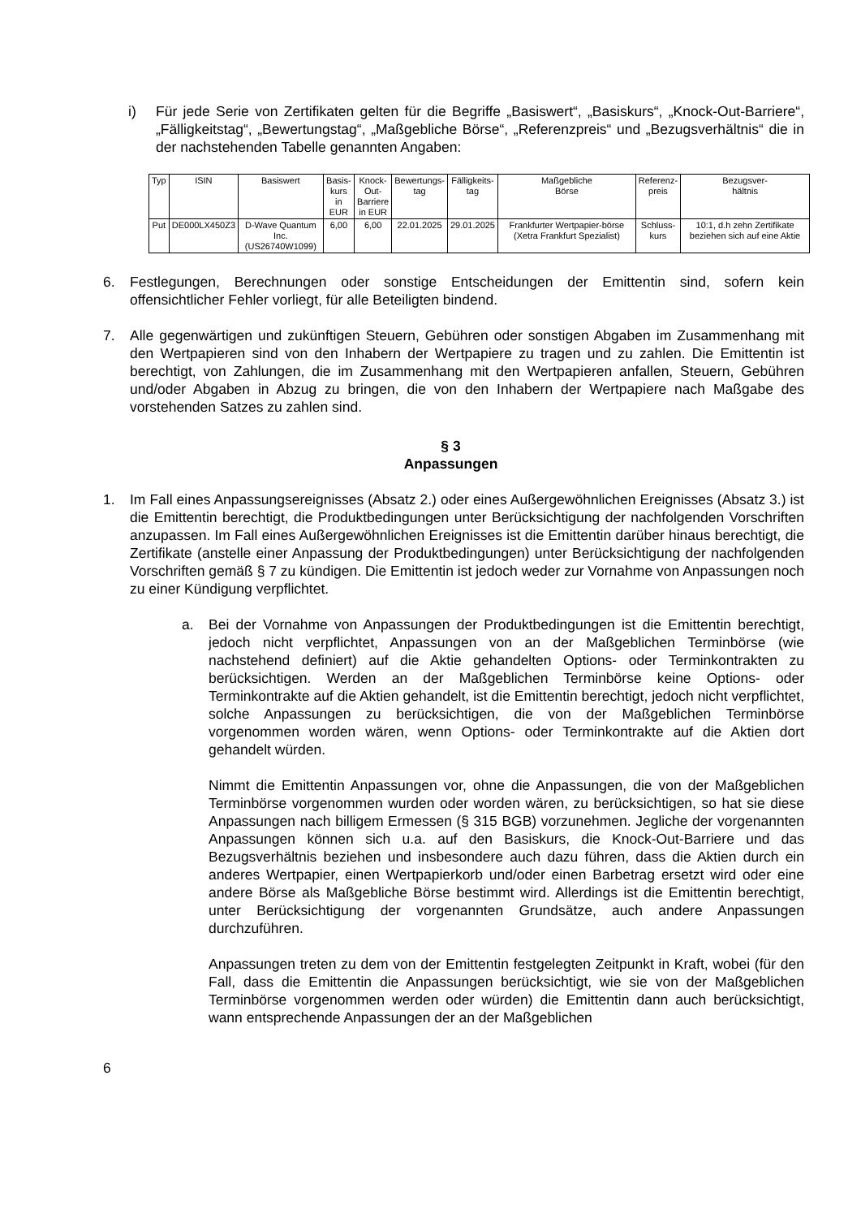i) Für jede Serie von Zertifikaten gelten für die Begriffe „Basiswert“, „Basiskurs“, „Knock-Out-Barriere“, „Fälligkeitstag“, „Bewertungstag“, „Maßgebliche Börse“, „Referenzpreis“ und „Bezugsverhältnis“ die in der nachstehenden Tabelle genannten Angaben:
| Typ | ISIN | Basiswert | Basis- kurs in EUR | Knock- Out- Barriere in EUR | Bewertungs- tag | Fälligkeits- tag | Maßgebliche Börse | Referenz- preis | Bezugsver- hältnis |
| --- | --- | --- | --- | --- | --- | --- | --- | --- | --- |
| Put | DE000LX450Z3 | D-Wave Quantum Inc. (US26740W1099) | 6,00 | 6,00 | 22.01.2025 | 29.01.2025 | Frankfurter Wertpapier-börse (Xetra Frankfurt Spezialist) | Schluss- kurs | 10:1, d.h zehn Zertifikate beziehen sich auf eine Aktie |
6. Festlegungen, Berechnungen oder sonstige Entscheidungen der Emittentin sind, sofern kein offensichtlicher Fehler vorliegt, für alle Beteiligten bindend.
7. Alle gegenwärtigen und zukünftigen Steuern, Gebühren oder sonstigen Abgaben im Zusammenhang mit den Wertpapieren sind von den Inhabern der Wertpapiere zu tragen und zu zahlen. Die Emittentin ist berechtigt, von Zahlungen, die im Zusammenhang mit den Wertpapieren anfallen, Steuern, Gebühren und/oder Abgaben in Abzug zu bringen, die von den Inhabern der Wertpapiere nach Maßgabe des vorstehenden Satzes zu zahlen sind.
§ 3
Anpassungen
1. Im Fall eines Anpassungsereignisses (Absatz 2.) oder eines Außergewöhnlichen Ereignisses (Absatz 3.) ist die Emittentin berechtigt, die Produktbedingungen unter Berücksichtigung der nachfolgenden Vorschriften anzupassen. Im Fall eines Außergewöhnlichen Ereignisses ist die Emittentin darüber hinaus berechtigt, die Zertifikate (anstelle einer Anpassung der Produktbedingungen) unter Berücksichtigung der nachfolgenden Vorschriften gemäß § 7 zu kündigen. Die Emittentin ist jedoch weder zur Vornahme von Anpassungen noch zu einer Kündigung verpflichtet.
a. Bei der Vornahme von Anpassungen der Produktbedingungen ist die Emittentin berechtigt, jedoch nicht verpflichtet, Anpassungen von an der Maßgeblichen Terminbörse (wie nachstehend definiert) auf die Aktie gehandelten Options- oder Terminkontrakten zu berücksichtigen. Werden an der Maßgeblichen Terminbörse keine Options- oder Terminkontrakte auf die Aktien gehandelt, ist die Emittentin berechtigt, jedoch nicht verpflichtet, solche Anpassungen zu berücksichtigen, die von der Maßgeblichen Terminbörse vorgenommen worden wären, wenn Options- oder Terminkontrakte auf die Aktien dort gehandelt würden.
Nimmt die Emittentin Anpassungen vor, ohne die Anpassungen, die von der Maßgeblichen Terminbörse vorgenommen wurden oder worden wären, zu berücksichtigen, so hat sie diese Anpassungen nach billigem Ermessen (§ 315 BGB) vorzunehmen. Jegliche der vorgenannten Anpassungen können sich u.a. auf den Basiskurs, die Knock-Out-Barriere und das Bezugsverhältnis beziehen und insbesondere auch dazu führen, dass die Aktien durch ein anderes Wertpapier, einen Wertpapierkorb und/oder einen Barbetrag ersetzt wird oder eine andere Börse als Maßgebliche Börse bestimmt wird. Allerdings ist die Emittentin berechtigt, unter Berücksichtigung der vorgenannten Grundsätze, auch andere Anpassungen durchzuführen.
Anpassungen treten zu dem von der Emittentin festgelegten Zeitpunkt in Kraft, wobei (für den Fall, dass die Emittentin die Anpassungen berücksichtigt, wie sie von der Maßgeblichen Terminbörse vorgenommen werden oder würden) die Emittentin dann auch berücksichtigt, wann entsprechende Anpassungen der an der Maßgeblichen
6